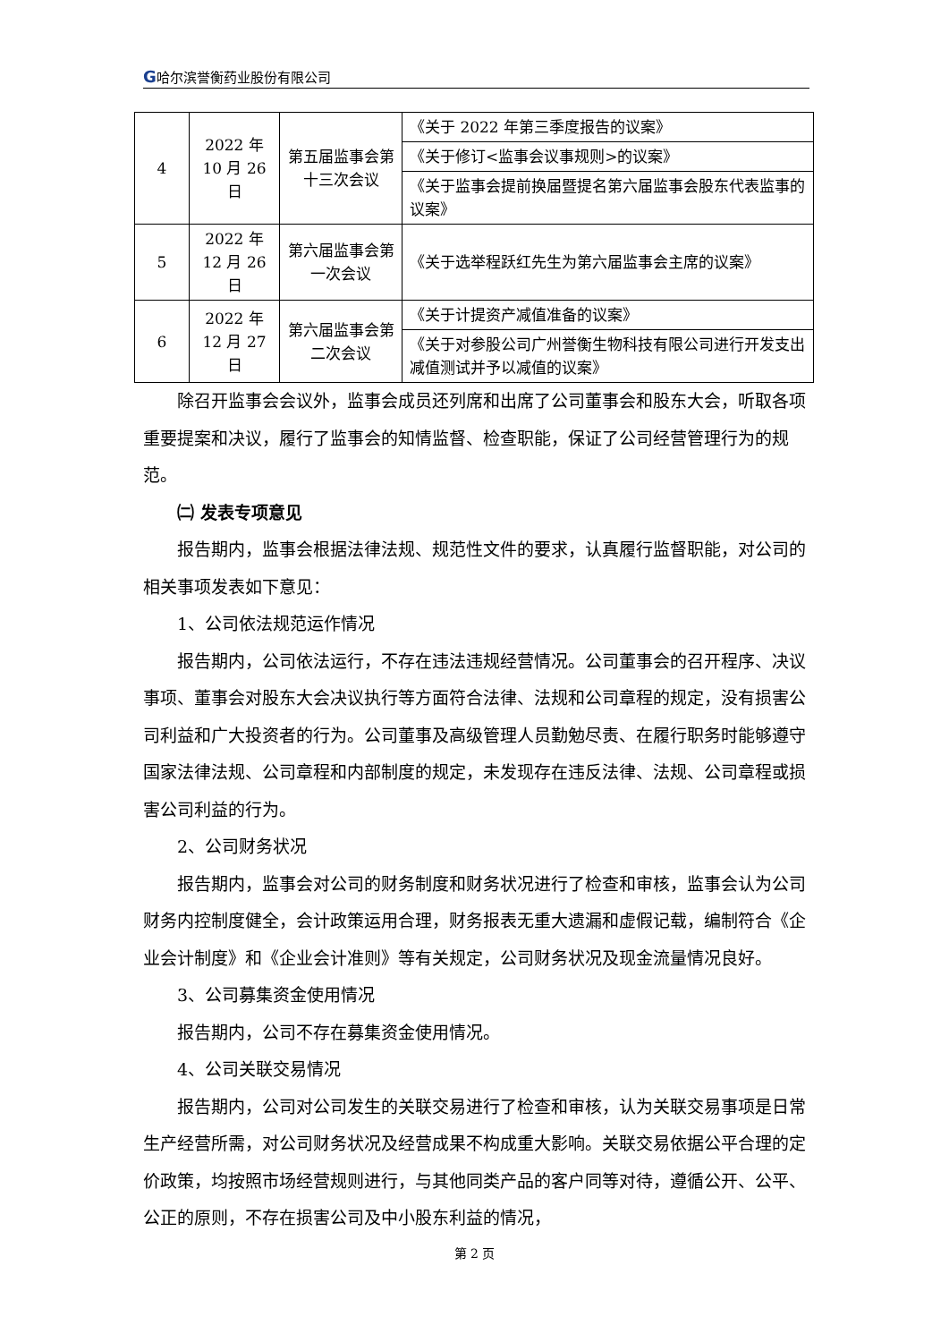G哈尔滨誉衡药业股份有限公司
| 4 | 2022 年 10 月 26 日 | 第五届监事会第十三次会议 | 《关于 2022 年第三季度报告的议案》 |
| | | | 《关于修订<监事会议事规则>的议案》 |
| | | | 《关于监事会提前换届暨提名第六届监事会股东代表监事的议案》 |
| 5 | 2022 年 12 月 26 日 | 第六届监事会第一次会议 | 《关于选举程跃红先生为第六届监事会主席的议案》 |
| 6 | 2022 年 12 月 27 日 | 第六届监事会第二次会议 | 《关于计提资产减值准备的议案》 |
| | | | 《关于对参股公司广州誉衡生物科技有限公司进行开发支出减值测试并予以减值的议案》 |
除召开监事会会议外，监事会成员还列席和出席了公司董事会和股东大会，听取各项重要提案和决议，履行了监事会的知情监督、检查职能，保证了公司经营管理行为的规范。
㈡ 发表专项意见
报告期内，监事会根据法律法规、规范性文件的要求，认真履行监督职能，对公司的相关事项发表如下意见：
1、公司依法规范运作情况
报告期内，公司依法运行，不存在违法违规经营情况。公司董事会的召开程序、决议事项、董事会对股东大会决议执行等方面符合法律、法规和公司章程的规定，没有损害公司利益和广大投资者的行为。公司董事及高级管理人员勤勉尽责、在履行职务时能够遵守国家法律法规、公司章程和内部制度的规定，未发现存在违反法律、法规、公司章程或损害公司利益的行为。
2、公司财务状况
报告期内，监事会对公司的财务制度和财务状况进行了检查和审核，监事会认为公司财务内控制度健全，会计政策运用合理，财务报表无重大遗漏和虚假记载，编制符合《企业会计制度》和《企业会计准则》等有关规定，公司财务状况及现金流量情况良好。
3、公司募集资金使用情况
报告期内，公司不存在募集资金使用情况。
4、公司关联交易情况
报告期内，公司对公司发生的关联交易进行了检查和审核，认为关联交易事项是日常生产经营所需，对公司财务状况及经营成果不构成重大影响。关联交易依据公平合理的定价政策，均按照市场经营规则进行，与其他同类产品的客户同等对待，遵循公开、公平、公正的原则，不存在损害公司及中小股东利益的情况，
第 2 页